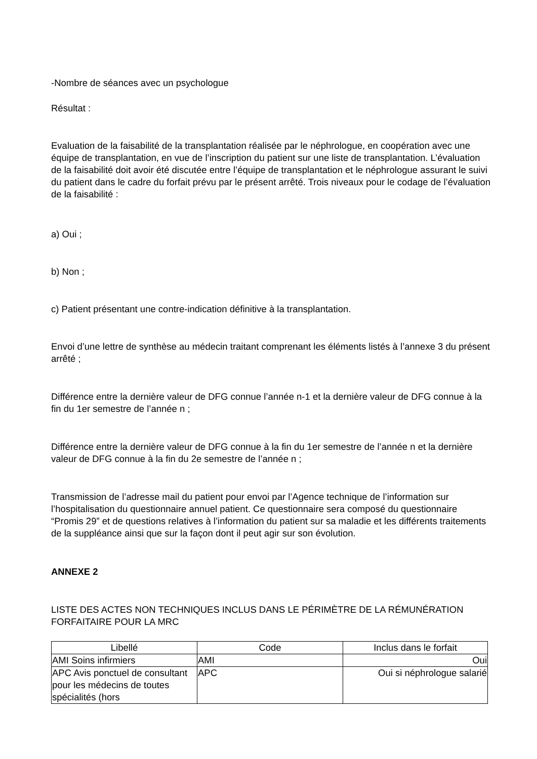-Nombre de séances avec un psychologue
Résultat :
Evaluation de la faisabilité de la transplantation réalisée par le néphrologue, en coopération avec une équipe de transplantation, en vue de l’inscription du patient sur une liste de transplantation. L’évaluation de la faisabilité doit avoir été discutée entre l’équipe de transplantation et le néphrologue assurant le suivi du patient dans le cadre du forfait prévu par le présent arrêté. Trois niveaux pour le codage de l’évaluation de la faisabilité :
a) Oui ;
b) Non ;
c) Patient présentant une contre-indication définitive à la transplantation.
Envoi d’une lettre de synthèse au médecin traitant comprenant les éléments listés à l’annexe 3 du présent arrêté ;
Différence entre la dernière valeur de DFG connue l’année n-1 et la dernière valeur de DFG connue à la fin du 1er semestre de l’année n ;
Différence entre la dernière valeur de DFG connue à la fin du 1er semestre de l’année n et la dernière valeur de DFG connue à la fin du 2e semestre de l’année n ;
Transmission de l’adresse mail du patient pour envoi par l’Agence technique de l’information sur l’hospitalisation du questionnaire annuel patient. Ce questionnaire sera composé du questionnaire “Promis 29” et de questions relatives à l’information du patient sur sa maladie et les différents traitements de la suppléance ainsi que sur la façon dont il peut agir sur son évolution.
ANNEXE 2
LISTE DES ACTES NON TECHNIQUES INCLUS DANS LE PÉRIMÈTRE DE LA RÉMUNÉRATION FORFAITAIRE POUR LA MRC
| Libellé | Code | Inclus dans le forfait |
| --- | --- | --- |
| AMI Soins infirmiers | AMI | Oui |
| APC Avis ponctuel de consultant pour les médecins de toutes spécialités (hors | APC | Oui si néphrologue salarié |